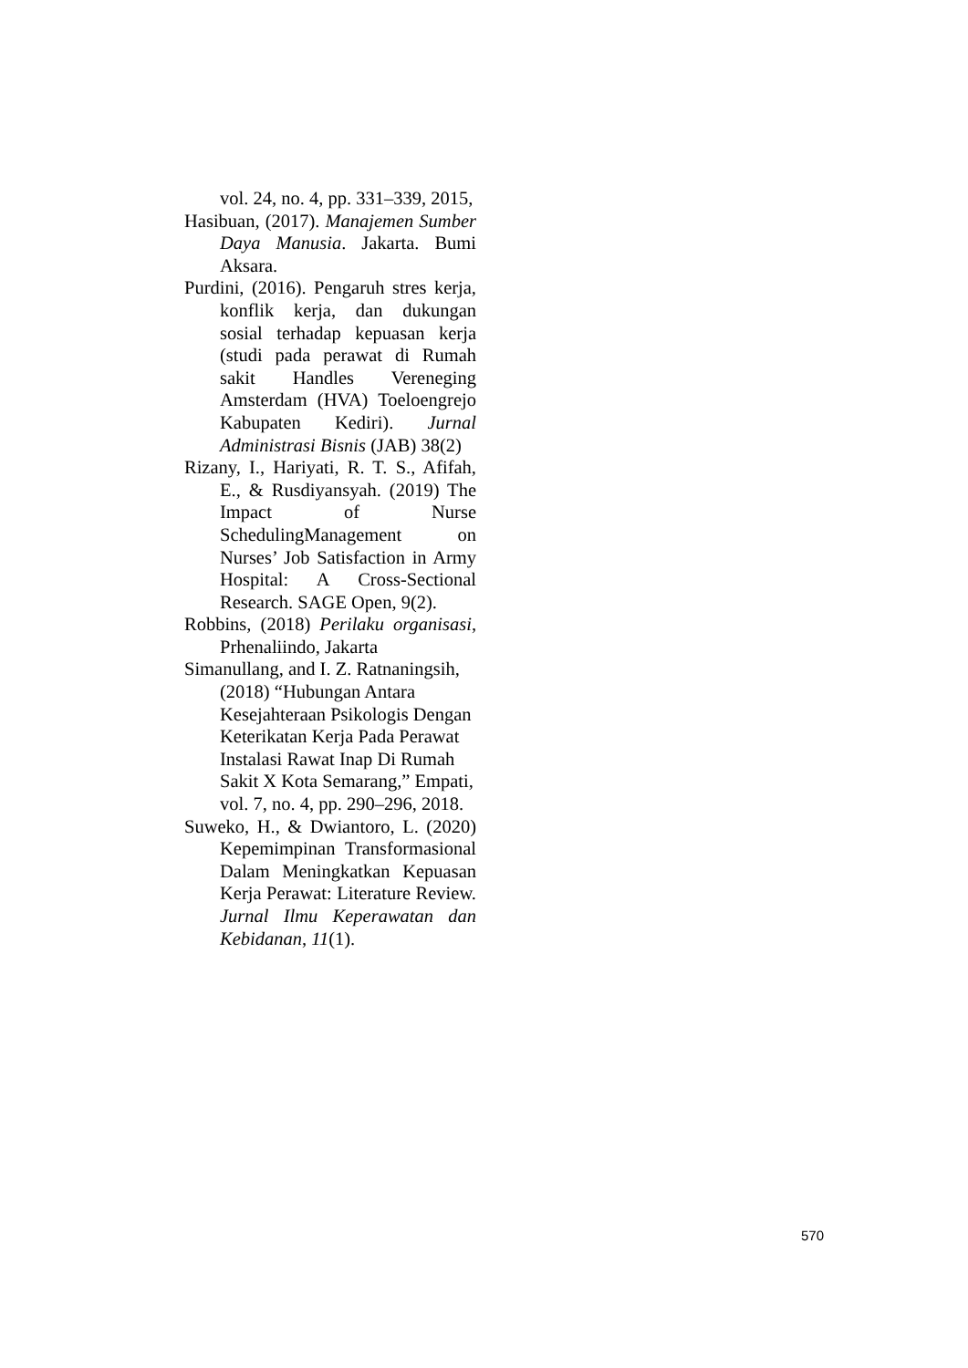vol. 24, no. 4, pp. 331–339, 2015,
Hasibuan, (2017). Manajemen Sumber Daya Manusia. Jakarta. Bumi Aksara.
Purdini, (2016). Pengaruh stres kerja, konflik kerja, dan dukungan sosial terhadap kepuasan kerja (studi pada perawat di Rumah sakit Handles Vereneging Amsterdam (HVA) Toeloengrejo Kabupaten Kediri). Jurnal Administrasi Bisnis (JAB) 38(2)
Rizany, I., Hariyati, R. T. S., Afifah, E., & Rusdiyansyah. (2019) The Impact of Nurse SchedulingManagement on Nurses’ Job Satisfaction in Army Hospital: A Cross-Sectional Research. SAGE Open, 9(2).
Robbins, (2018) Perilaku organisasi, Prhenaliindo, Jakarta
Simanullang, and I. Z. Ratnaningsih, (2018) “Hubungan Antara Kesejahteraan Psikologis Dengan Keterikatan Kerja Pada Perawat Instalasi Rawat Inap Di Rumah Sakit X Kota Semarang,” Empati, vol. 7, no. 4, pp. 290–296, 2018.
Suweko, H., & Dwiantoro, L. (2020) Kepemimpinan Transformasional Dalam Meningkatkan Kepuasan Kerja Perawat: Literature Review. Jurnal Ilmu Keperawatan dan Kebidanan, 11(1).
570